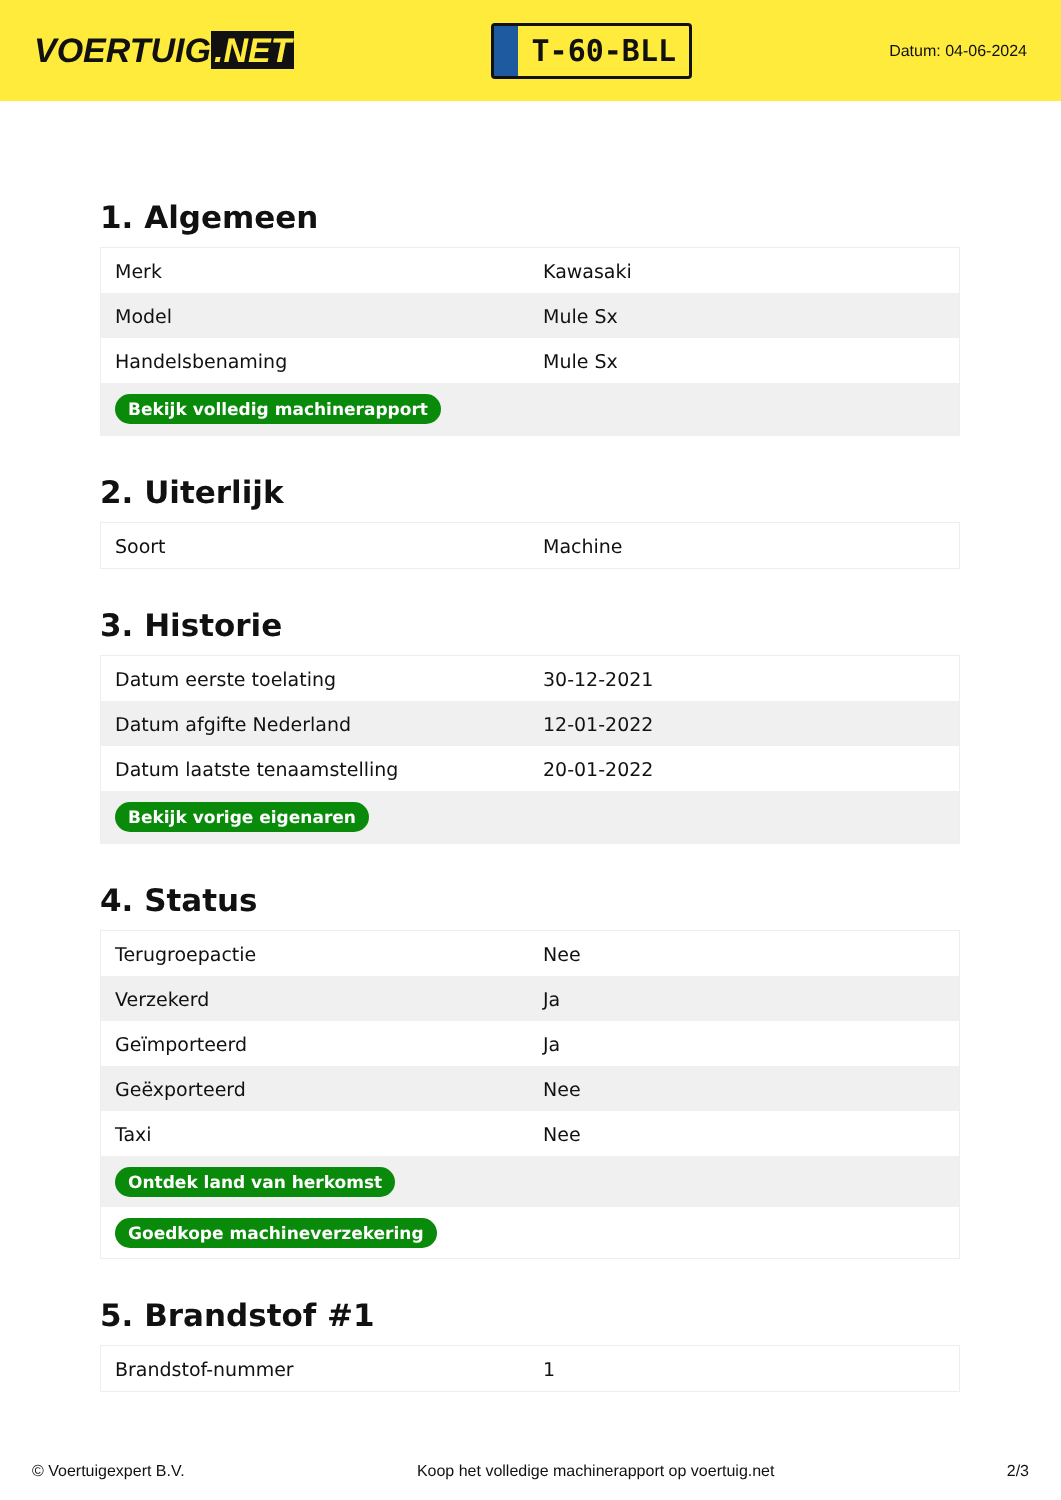VOERTUIG.NET
T-60-BLL
Datum: 04-06-2024
1. Algemeen
| Merk | Kawasaki |
| Model | Mule Sx |
| Handelsbenaming | Mule Sx |
| Bekijk volledig machinerapport | |
2. Uiterlijk
| Soort | Machine |
3. Historie
| Datum eerste toelating | 30-12-2021 |
| Datum afgifte Nederland | 12-01-2022 |
| Datum laatste tenaamstelling | 20-01-2022 |
| Bekijk vorige eigenaren | |
4. Status
| Terugroepactie | Nee |
| Verzekerd | Ja |
| Geïmporteerd | Ja |
| Geëxporteerd | Nee |
| Taxi | Nee |
| Ontdek land van herkomst | |
| Goedkope machineverzekering | |
5. Brandstof #1
| Brandstof-nummer | 1 |
© Voertuigexpert B.V. Koop het volledige machinerapport op voertuig.net 2/3